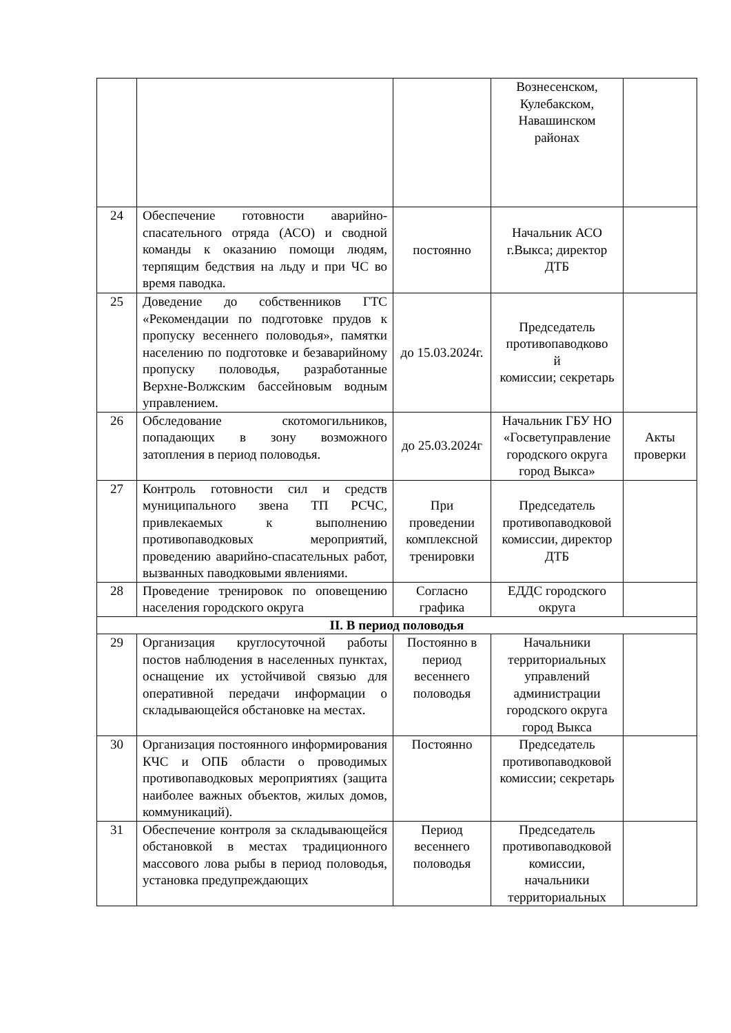| | | | Вознесенском, Кулебакском, Навашинском районах | |
| 24 | Обеспечение готовности аварийно-спасательного отряда (АСО) и сводной команды к оказанию помощи людям, терпящим бедствия на льду и при ЧС во время паводка. | постоянно | Начальник АСО г.Выкса; директор ДТБ | |
| 25 | Доведение до собственников ГТС «Рекомендации по подготовке прудов к пропуску весеннего половодья», памятки населению по подготовке и безаварийному пропуску половодья, разработанные Верхне-Волжским бассейновым водным управлением. | до 15.03.2024г. | Председатель противопаводково й комиссии; секретарь | |
| 26 | Обследование скотомогильников, попадающих в зону возможного затопления в период половодья. | до 25.03.2024г | Начальник ГБУ НО «Госветуправление городского округа город Выкса» | Акты проверки |
| 27 | Контроль готовности сил и средств муниципального звена ТП РСЧС, привлекаемых к выполнению противопаводковых мероприятий, проведению аварийно-спасательных работ, вызванных паводковыми явлениями. | При проведении комплексной тренировки | Председатель противопаводковой комиссии, директор ДТБ | |
| 28 | Проведение тренировок по оповещению населения городского округа | Согласно графика | ЕДДС городского округа | |
| II. В период половодья | | | | |
| 29 | Организация круглосуточной работы постов наблюдения в населенных пунктах, оснащение их устойчивой связью для оперативной передачи информации о складывающейся обстановке на местах. | Постоянно в период весеннего половодья | Начальники территориальных управлений администрации городского округа город Выкса | |
| 30 | Организация постоянного информирования КЧС и ОПБ области о проводимых противопаводковых мероприятиях (защита наиболее важных объектов, жилых домов, коммуникаций). | Постоянно | Председатель противопаводковой комиссии; секретарь | |
| 31 | Обеспечение контроля за складывающейся обстановкой в местах традиционного массового лова рыбы в период половодья, установка предупреждающих | Период весеннего половодья | Председатель противопаводковой комиссии, начальники территориальных | |